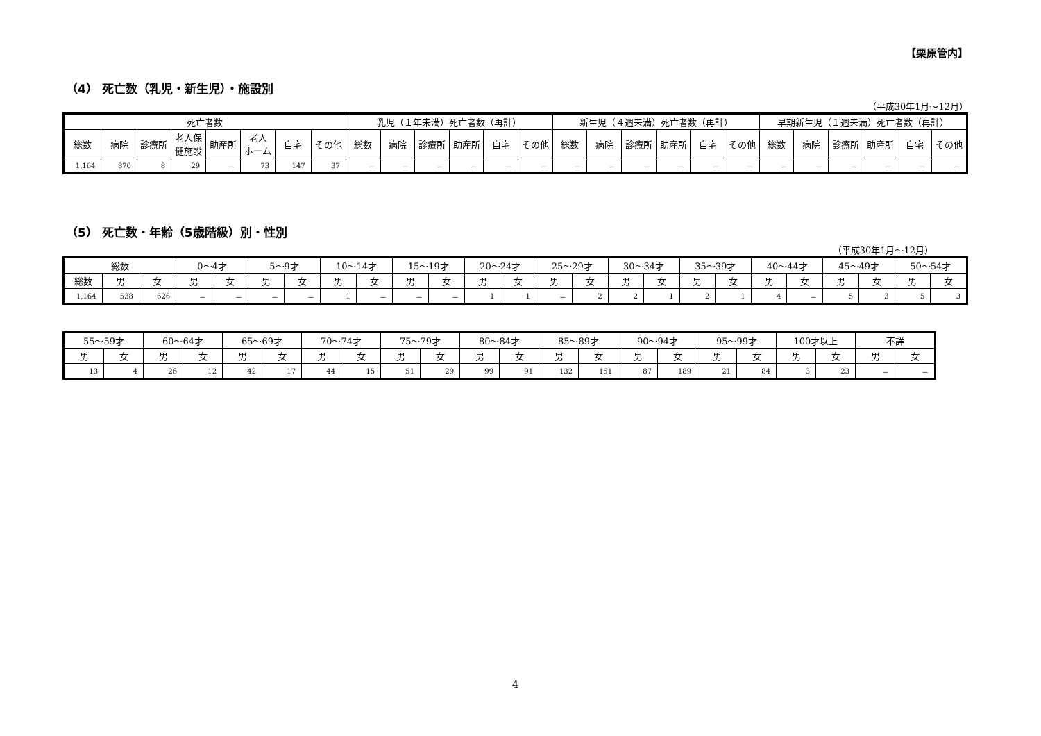【栗原管内】
（4） 死亡数（乳児・新生児）・施設別
（平成30年1月～12月）
| 死亡者数 | | | | | | | | 乳児（１年未満）死亡者数（再計） | | | | | | 新生児（４週未満）死亡者数（再計） | | | | | | 早期新生児（１週未満）死亡者数（再計） | | | | | |
| --- | --- | --- | --- | --- | --- | --- | --- | --- | --- | --- | --- | --- | --- | --- | --- | --- | --- | --- | --- | --- | --- | --- | --- | --- | --- |
| 総数 | 病院 | 診療所 | 老人保 健施設 | 助産所 | 老人 ホーム | 自宅 | その他 | 総数 | 病院 | 診療所 | 助産所 | 自宅 | その他 | 総数 | 病院 | 診療所 | 助産所 | 自宅 | その他 | 総数 | 病院 | 診療所 | 助産所 | 自宅 | その他 |
| 1,164 | 870 | 8 | 29 | － | 73 | 147 | 37 | － | － | － | － | － | － | － | － | － | － | － | － | － | － | － | － | － | － |
（5） 死亡数・年齢（5歳階級）別・性別
（平成30年1月～12月）
| 総数 | | | 0～4才 | | 5～9才 | | 10～14才 | | 15～19才 | | 20～24才 | | 25～29才 | | 30～34才 | | 35～39才 | | 40～44才 | | 45～49才 | | 50～54才 | |
| --- | --- | --- | --- | --- | --- | --- | --- | --- | --- | --- | --- | --- | --- | --- | --- | --- | --- | --- | --- | --- | --- | --- | --- | --- |
| 総数 | 男 | 女 | 男 | 女 | 男 | 女 | 男 | 女 | 男 | 女 | 男 | 女 | 男 | 女 | 男 | 女 | 男 | 女 | 男 | 女 | 男 | 女 | 男 | 女 |
| 1,164 | 538 | 626 | － | － | － | － | 1 | － | － | － | 1 | 1 | － | 2 | 2 | 1 | 2 | 1 | 4 | － | 5 | 3 | 5 | 3 |
| 55～59才 | | 60～64才 | | 65～69才 | | 70～74才 | | 75～79才 | | 80～84才 | | 85～89才 | | 90～94才 | | 95～99才 | | 100才以上 | | 不詳 | |
| --- | --- | --- | --- | --- | --- | --- | --- | --- | --- | --- | --- | --- | --- | --- | --- | --- | --- | --- | --- | --- | --- |
| 男 | 女 | 男 | 女 | 男 | 女 | 男 | 女 | 男 | 女 | 男 | 女 | 男 | 女 | 男 | 女 | 男 | 女 | 男 | 女 | 男 | 女 |
| 13 | 4 | 26 | 12 | 42 | 17 | 44 | 15 | 51 | 29 | 99 | 91 | 132 | 151 | 87 | 189 | 21 | 84 | 3 | 23 | － | － |
4